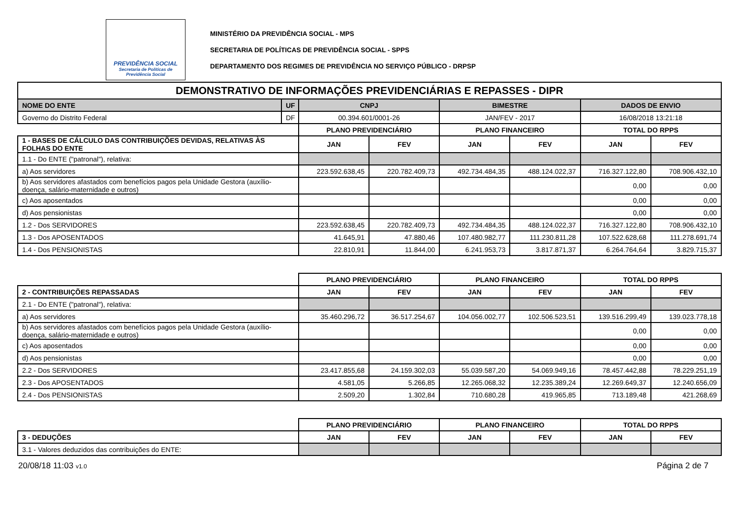PREVIDÊNCIA SOCIAL
Secretaria de Políticas de
Previdência Social
MINISTÉRIO DA PREVIDÊNCIA SOCIAL - MPS
SECRETARIA DE POLÍTICAS DE PREVIDÊNCIA SOCIAL - SPPS
DEPARTAMENTO DOS REGIMES DE PREVIDÊNCIA NO SERVIÇO PÚBLICO - DRPSP
| DEMONSTRATIVO DE INFORMAÇÕES PREVIDENCIÁRIAS E REPASSES - DIPR | | | | | | | |
| --- | --- | --- | --- | --- | --- | --- | --- |
| NOME DO ENTE | UF | CNPJ | | BIMESTRE | | DADOS DE ENVIO | |
| Governo do Distrito Federal | DF | 00.394.601/0001-26 | | JAN/FEV - 2017 | | 16/08/2018 13:21:18 | |
| | | PLANO PREVIDENCIÁRIO | | PLANO FINANCEIRO | | TOTAL DO RPPS | |
| 1 - BASES DE CÁLCULO DAS CONTRIBUIÇÕES DEVIDAS, RELATIVAS ÀS FOLHAS DO ENTE | | JAN | FEV | JAN | FEV | JAN | FEV |
| 1.1 - Do ENTE ("patronal"), relativa: | | | | | | | |
| a) Aos servidores | | 223.592.638,45 | 220.782.409,73 | 492.734.484,35 | 488.124.022,37 | 716.327.122,80 | 708.906.432,10 |
| b) Aos servidores afastados com benefícios pagos pela Unidade Gestora (auxílio-doença, salário-maternidade e outros) | | | | | | 0,00 | 0,00 |
| c) Aos aposentados | | | | | | 0,00 | 0,00 |
| d) Aos pensionistas | | | | | | 0,00 | 0,00 |
| 1.2 - Dos SERVIDORES | | 223.592.638,45 | 220.782.409,73 | 492.734.484,35 | 488.124.022,37 | 716.327.122,80 | 708.906.432,10 |
| 1.3 - Dos APOSENTADOS | | 41.645,91 | 47.880,46 | 107.480.982,77 | 111.230.811,28 | 107.522.628,68 | 111.278.691,74 |
| 1.4 - Dos PENSIONISTAS | | 22.810,91 | 11.844,00 | 6.241.953,73 | 3.817.871,37 | 6.264.764,64 | 3.829.715,37 |
| | | PLANO PREVIDENCIÁRIO | | PLANO FINANCEIRO | | TOTAL DO RPPS | |
| 2 - CONTRIBUIÇÕES REPASSADAS | | JAN | FEV | JAN | FEV | JAN | FEV |
| 2.1 - Do ENTE ("patronal"), relativa: | | | | | | | |
| a) Aos servidores | | 35.460.296,72 | 36.517.254,67 | 104.056.002,77 | 102.506.523,51 | 139.516.299,49 | 139.023.778,18 |
| b) Aos servidores afastados com benefícios pagos pela Unidade Gestora (auxílio-doença, salário-maternidade e outros) | | | | | | 0,00 | 0,00 |
| c) Aos aposentados | | | | | | 0,00 | 0,00 |
| d) Aos pensionistas | | | | | | 0,00 | 0,00 |
| 2.2 - Dos SERVIDORES | | 23.417.855,68 | 24.159.302,03 | 55.039.587,20 | 54.069.949,16 | 78.457.442,88 | 78.229.251,19 |
| 2.3 - Dos APOSENTADOS | | 4.581,05 | 5.266,85 | 12.265.068,32 | 12.235.389,24 | 12.269.649,37 | 12.240.656,09 |
| 2.4 - Dos PENSIONISTAS | | 2.509,20 | 1.302,84 | 710.680,28 | 419.965,85 | 713.189,48 | 421.268,69 |
| | | PLANO PREVIDENCIÁRIO | | PLANO FINANCEIRO | | TOTAL DO RPPS | |
| 3 - DEDUÇÕES | | JAN | FEV | JAN | FEV | JAN | FEV |
| 3.1 - Valores deduzidos das contribuições do ENTE: | | | | | | | |
20/08/18 11:03 v1.0 Página 2 de 7